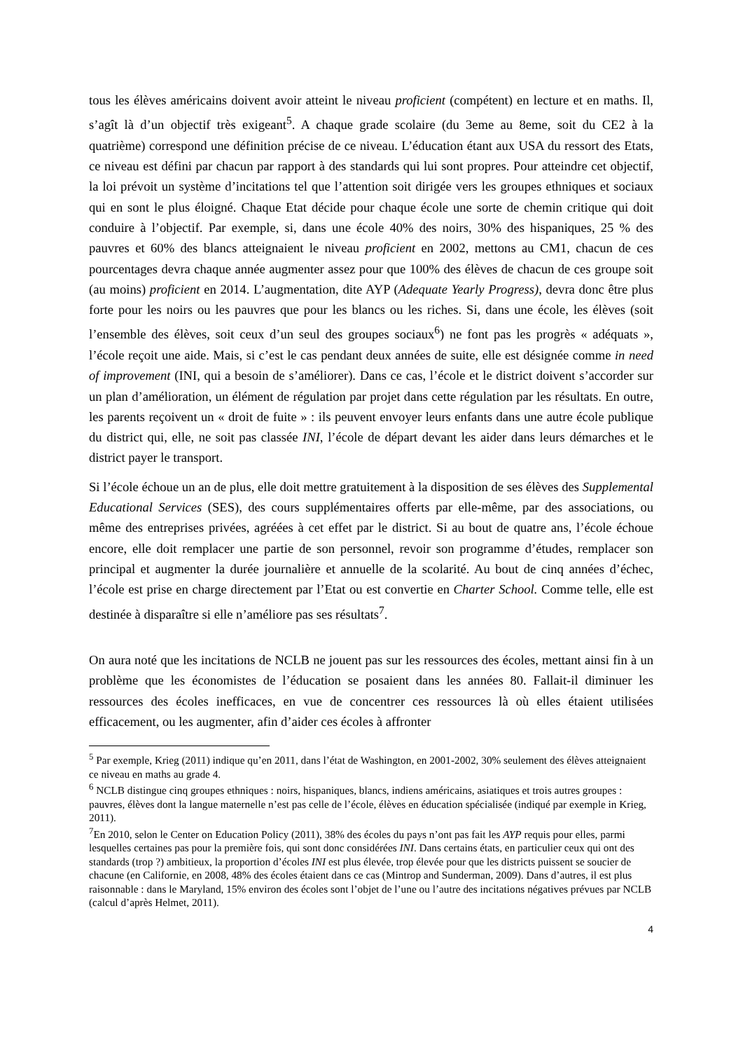tous les élèves américains doivent avoir atteint le niveau proficient (compétent) en lecture et en maths. Il, s’agît là d’un objectif très exigeant<sup>5</sup>. A chaque grade scolaire (du 3eme au 8eme, soit du CE2 à la quatrième) correspond une définition précise de ce niveau. L’éducation étant aux USA du ressort des Etats, ce niveau est défini par chacun par rapport à des standards qui lui sont propres. Pour atteindre cet objectif, la loi prévoit un système d’incitations tel que l’attention soit dirigée vers les groupes ethniques et sociaux qui en sont le plus éloigné. Chaque Etat décide pour chaque école une sorte de chemin critique qui doit conduire à l’objectif. Par exemple, si, dans une école 40% des noirs, 30% des hispaniques, 25 % des pauvres et 60% des blancs atteignaient le niveau proficient en 2002, mettons au CM1, chacun de ces pourcentages devra chaque année augmenter assez pour que 100% des élèves de chacun de ces groupe soit (au moins) proficient en 2014. L’augmentation, dite AYP (Adequate Yearly Progress), devra donc être plus forte pour les noirs ou les pauvres que pour les blancs ou les riches. Si, dans une école, les élèves (soit l’ensemble des élèves, soit ceux d’un seul des groupes sociaux<sup>6</sup>) ne font pas les progrès « adéquats », l’école reçoit une aide. Mais, si c’est le cas pendant deux années de suite, elle est désignée comme in need of improvement (INI, qui a besoin de s’améliorer). Dans ce cas, l’école et le district doivent s’accorder sur un plan d’amélioration, un élément de régulation par projet dans cette régulation par les résultats. En outre, les parents reçoivent un « droit de fuite » : ils peuvent envoyer leurs enfants dans une autre école publique du district qui, elle, ne soit pas classée INI, l’école de départ devant les aider dans leurs démarches et le district payer le transport.
Si l’école échoue un an de plus, elle doit mettre gratuitement à la disposition de ses élèves des Supplemental Educational Services (SES), des cours supplémentaires offerts par elle-même, par des associations, ou même des entreprises privées, agréées à cet effet par le district. Si au bout de quatre ans, l’école échoue encore, elle doit remplacer une partie de son personnel, revoir son programme d’études, remplacer son principal et augmenter la durée journalière et annuelle de la scolarité. Au bout de cinq années d’échec, l’école est prise en charge directement par l’Etat ou est convertie en Charter School. Comme telle, elle est destinée à disparaître si elle n’améliore pas ses résultats<sup>7</sup>.
On aura noté que les incitations de NCLB ne jouent pas sur les ressources des écoles, mettant ainsi fin à un problème que les économistes de l’éducation se posaient dans les années 80. Fallait-il diminuer les ressources des écoles inefficaces, en vue de concentrer ces ressources là où elles étaient utilisées efficacement, ou les augmenter, afin d’aider ces écoles à affronter
<sup>5</sup> Par exemple, Krieg (2011) indique qu’en 2011, dans l’état de Washington, en 2001-2002, 30% seulement des élèves atteignaient ce niveau en maths au grade 4.
<sup>6</sup> NCLB distingue cinq groupes ethniques : noirs, hispaniques, blancs, indiens américains, asiatiques et trois autres groupes : pauvres, élèves dont la langue maternelle n’est pas celle de l’école, élèves en éducation spécialisée (indiqué par exemple in Krieg, 2011).
<sup>7</sup> En 2010, selon le Center on Education Policy (2011), 38% des écoles du pays n’ont pas fait les AYP requis pour elles, parmi lesquelles certaines pas pour la première fois, qui sont donc considérées INI. Dans certains états, en particulier ceux qui ont des standards (trop ?) ambitieux, la proportion d’écoles INI est plus élevée, trop élevée pour que les districts puissent se soucier de chacune (en Californie, en 2008, 48% des écoles étaient dans ce cas (Mintrop and Sunderman, 2009). Dans d’autres, il est plus raisonnable : dans le Maryland, 15% environ des écoles sont l’objet de l’une ou l’autre des incitations négatives prévues par NCLB (calcul d’après Helmet, 2011).
4